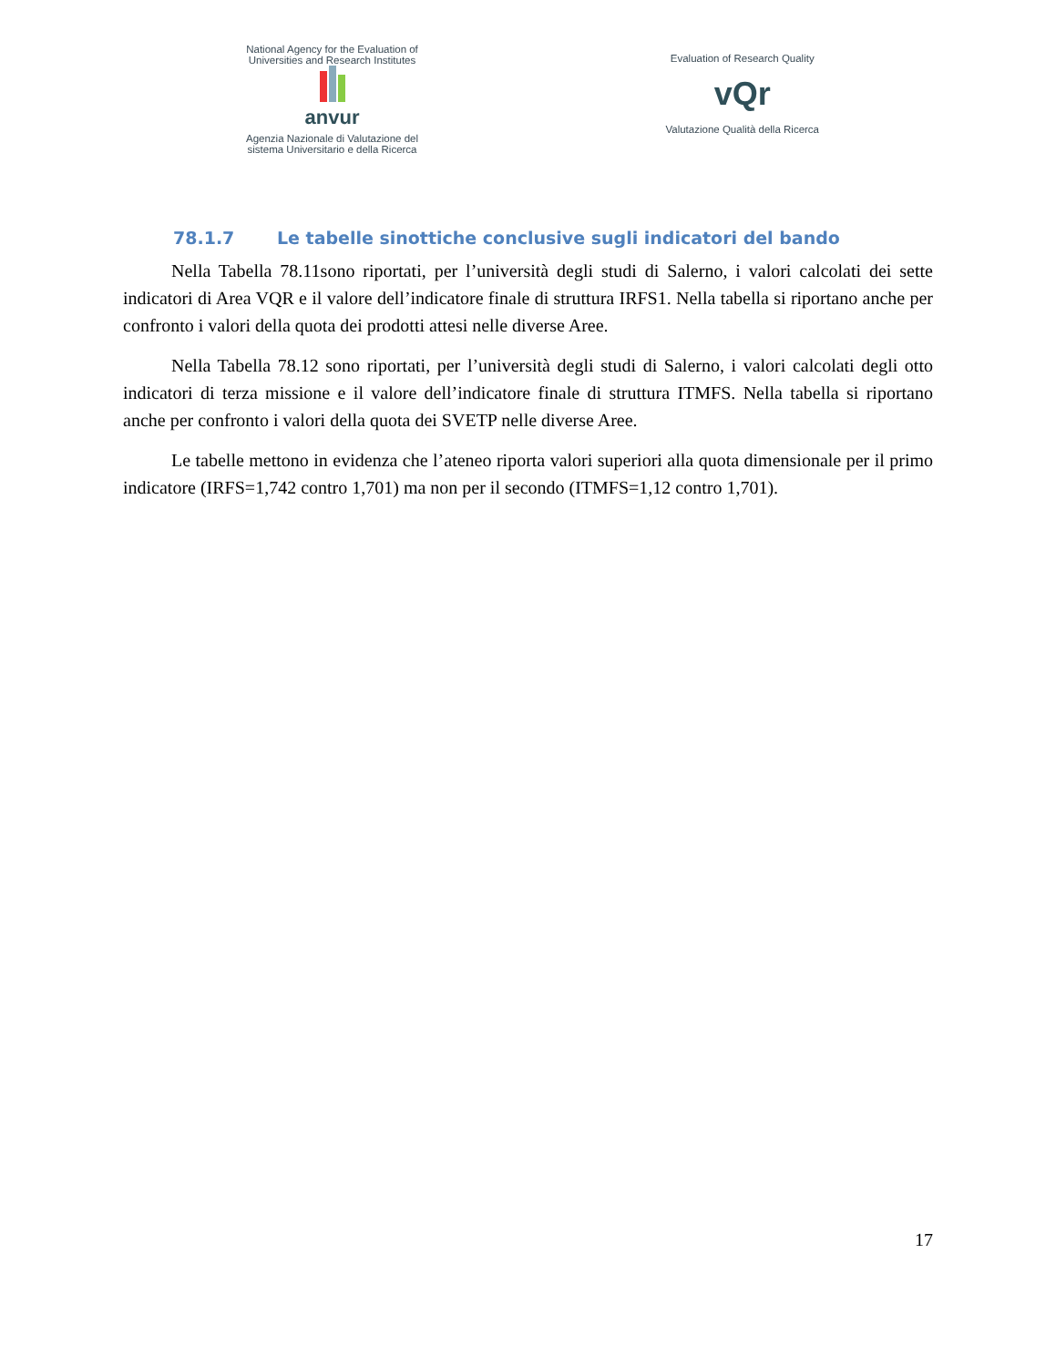National Agency for the Evaluation of
Universities and Research Institutes
anvur
Agenzia Nazionale di Valutazione del
sistema Universitario e della Ricerca
Evaluation of Research Quality
vQr
Valutazione Qualità della Ricerca
78.1.7 Le tabelle sinottiche conclusive sugli indicatori del bando
Nella Tabella 78.11sono riportati, per l’università degli studi di Salerno, i valori calcolati dei sette indicatori di Area VQR e il valore dell’indicatore finale di struttura IRFS1. Nella tabella si riportano anche per confronto i valori della quota dei prodotti attesi nelle diverse Aree.
Nella Tabella 78.12 sono riportati, per l’università degli studi di Salerno, i valori calcolati degli otto indicatori di terza missione e il valore dell’indicatore finale di struttura ITMFS. Nella tabella si riportano anche per confronto i valori della quota dei SVETP nelle diverse Aree.
Le tabelle mettono in evidenza che l’ateneo riporta valori superiori alla quota dimensionale per il primo indicatore (IRFS=1,742 contro 1,701) ma non per il secondo (ITMFS=1,12 contro 1,701).
17